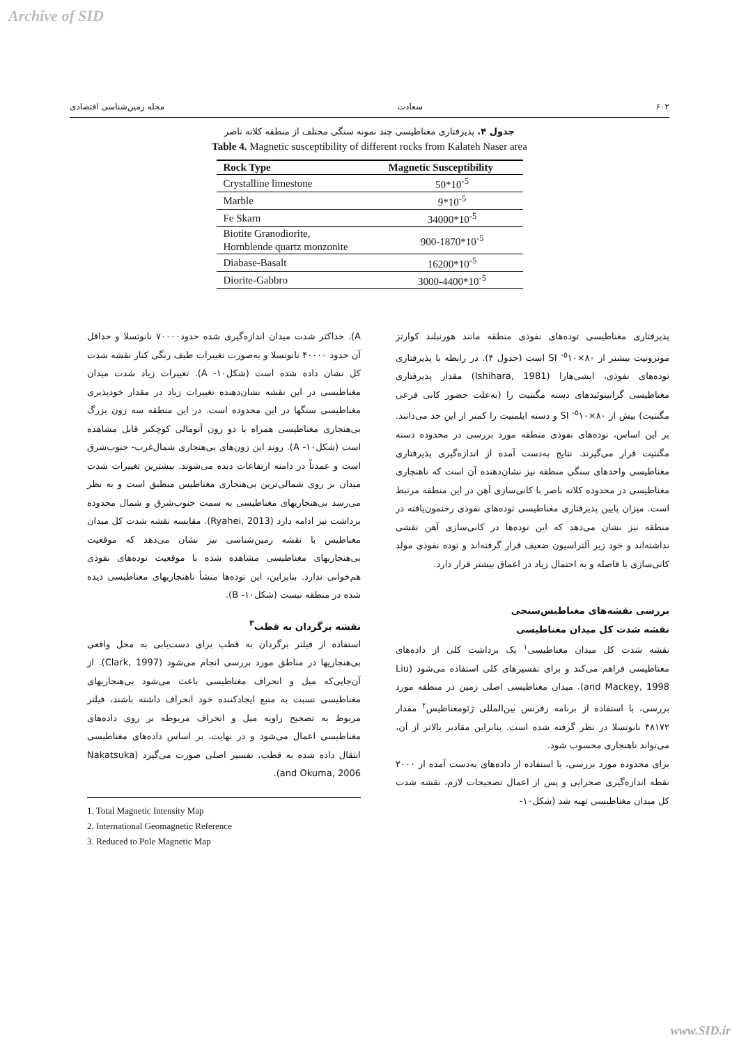Archive of SID
۶۰۲ سعادت مجله زمین‌شناسی اقتصادی
جدول ۴. پذیرفتاری مغناطیسی چند نمونه سنگی مختلف از منطقه کلاته ناصر
Table 4. Magnetic susceptibility of different rocks from Kalateh Naser area
| Rock Type | Magnetic Susceptibility |
| --- | --- |
| Crystalline limestone | 50*10<sup>-5</sup> |
| Marble | 9*10<sup>-5</sup> |
| Fe Skarn | 34000*10<sup>-5</sup> |
| Biotite Granodiorite, Hornblende quartz monzonite | 900-1870*10<sup>-5</sup> |
| Diabase-Basalt | 16200*10<sup>-5</sup> |
| Diorite-Gabbro | 3000-4400*10<sup>-5</sup> |
پذیرفتاری مغناطیسی توده‌های نفوذی منطقه مانند هورنبلند کوارتز مونزونیت بیشتر از SI <sup>-۵</sup>۱۰×۸۰ است (جدول ۴). در رابطه با پذیرفتاری توده‌های نفوذی، ایشی‌هارا (Ishihara, 1981) مقدار پذیرفتاری مغناطیسی گرانیتوئیدهای دسته مگنتیت را (به‌علت حضور کانی فرعی مگنتیت) بیش از SI <sup>-۵</sup>۱۰×۸۰ و دسته ایلمنیت را کمتر از این حد می‌دانند. بر این اساس، توده‌های نفوذی منطقه مورد بررسی در محدوده دسته مگنتیت قرار می‌گیرند. نتایج به‌دست آمده از اندازه‌گیری پذیرفتاری مغناطیسی واحدهای سنگی منطقه نیز نشان‌دهنده آن است که ناهنجاری مغناطیسی در محدوده کلاته ناصر با کانی‌سازی آهن در این منطقه مرتبط است. میزان پایین پذیرفتاری مغناطیسی توده‌های نفوذی رخنمون‌یافته در منطقه نیز نشان می‌دهد که این توده‌ها در کانی‌سازی آهن نقشی نداشته‌اند و خود زیر آلتراسیون ضعیف قرار گرفته‌اند و توده نفوذی مولد کانی‌سازی با فاصله و به احتمال زیاد در اعماق بیشتر قرار دارد.
بررسی نقشه‌های مغناطیس‌سنجی
نقشه شدت کل میدان مغناطیسی
نقشه شدت کل میدان مغناطیسی<sup>۱</sup> یک برداشت کلی از داده‌های مغناطیسی فراهم می‌کند و برای تفسیرهای کلی استفاده می‌شود (Liu and Mackey, 1998). میدان مغناطیسی اصلی زمین در منطقه مورد بررسی، با استفاده از برنامه رفرنس بین‌المللی ژئومغناطیس<sup>۲</sup> مقدار ۴۸۱۷۲ نانوتسلا در نظر گرفته شده است. بنابراین مقادیر بالاتر از آن، می‌تواند ناهنجاری محسوب شود.
برای محدوده مورد بررسی، با استفاده از داده‌های به‌دست آمده از ۲۰۰۰ نقطه اندازه‌گیری صحرایی و پس از اعمال تصحیحات لازم، نقشه شدت کل میدان مغناطیسی تهیه شد (شکل۱۰-
A). حداکثر شدت میدان اندازه‌گیری شده حدود۷۰۰۰۰ نانوتسلا و حداقل آن حدود ۴۰۰۰۰ نانوتسلا و به‌صورت تغییرات طیف رنگی کنار نقشه شدت کل نشان داده شده است (شکل۱۰- A). تغییرات زیاد شدت میدان مغناطیسی در این نقشه نشان‌دهنده تغییرات زیاد در مقدار خودپذیری مغناطیسی سنگها در این محدوده است. در این منطقه سه زون بزرگ بی‌هنجاری مغناطیسی همراه با دو زون آنومالی کوچکتر قابل مشاهده است (شکل۱۰- A). روند این زون‌های بی‌هنجاری شمال‌غرب- جنوب‌شرق است و عمدتاً در دامنه ارتفاعات دیده می‌شوند. بیشترین تغییرات شدت میدان بر روی شمالی‌ترین بی‌هنجاری مغناطیس منطبق است و به نظر می‌رسد بی‌هنجاریهای مغناطیسی به سمت جنوب‌شرق و شمال محدوده برداشت نیز ادامه دارد (Ryahei, 2013). مقایسه نقشه شدت کل میدان مغناطیس با نقشه زمین‌شناسی نیز نشان می‌دهد که موقعیت بی‌هنجاریهای مغناطیسی مشاهده شده با موقعیت توده‌های نفوذی هم‌خوانی ندارد. بنابراین، این توده‌ها منشأ ناهنجاریهای مغناطیسی دیده شده در منطقه نیست (شکل۱۰- B).
نقشه برگردان به قطب<sup>۳</sup>
استفاده از فیلتر برگردان به قطب برای دست‌یابی به محل واقعی بی‌هنجاریها در مناطق مورد بررسی انجام می‌شود (Clark, 1997). از آن‌جایی‌که میل و انحراف مغناطیسی باعث می‌شود بی‌هنجاریهای مغناطیسی نسبت به منبع ایجادکننده خود انحراف داشته باشند، فیلتر مربوط به تصحیح زاویه میل و انحراف مربوطه بر روی داده‌های مغناطیسی اعمال می‌شود و در نهایت، بر اساس داده‌های مغناطیسی انتقال داده شده به قطب، تفسیر اصلی صورت می‌گیرد (Nakatsuka and Okuma, 2006).
1. Total Magnetic Intensity Map
2. International Geomagnetic Reference
3. Reduced to Pole Magnetic Map
www.SID.ir